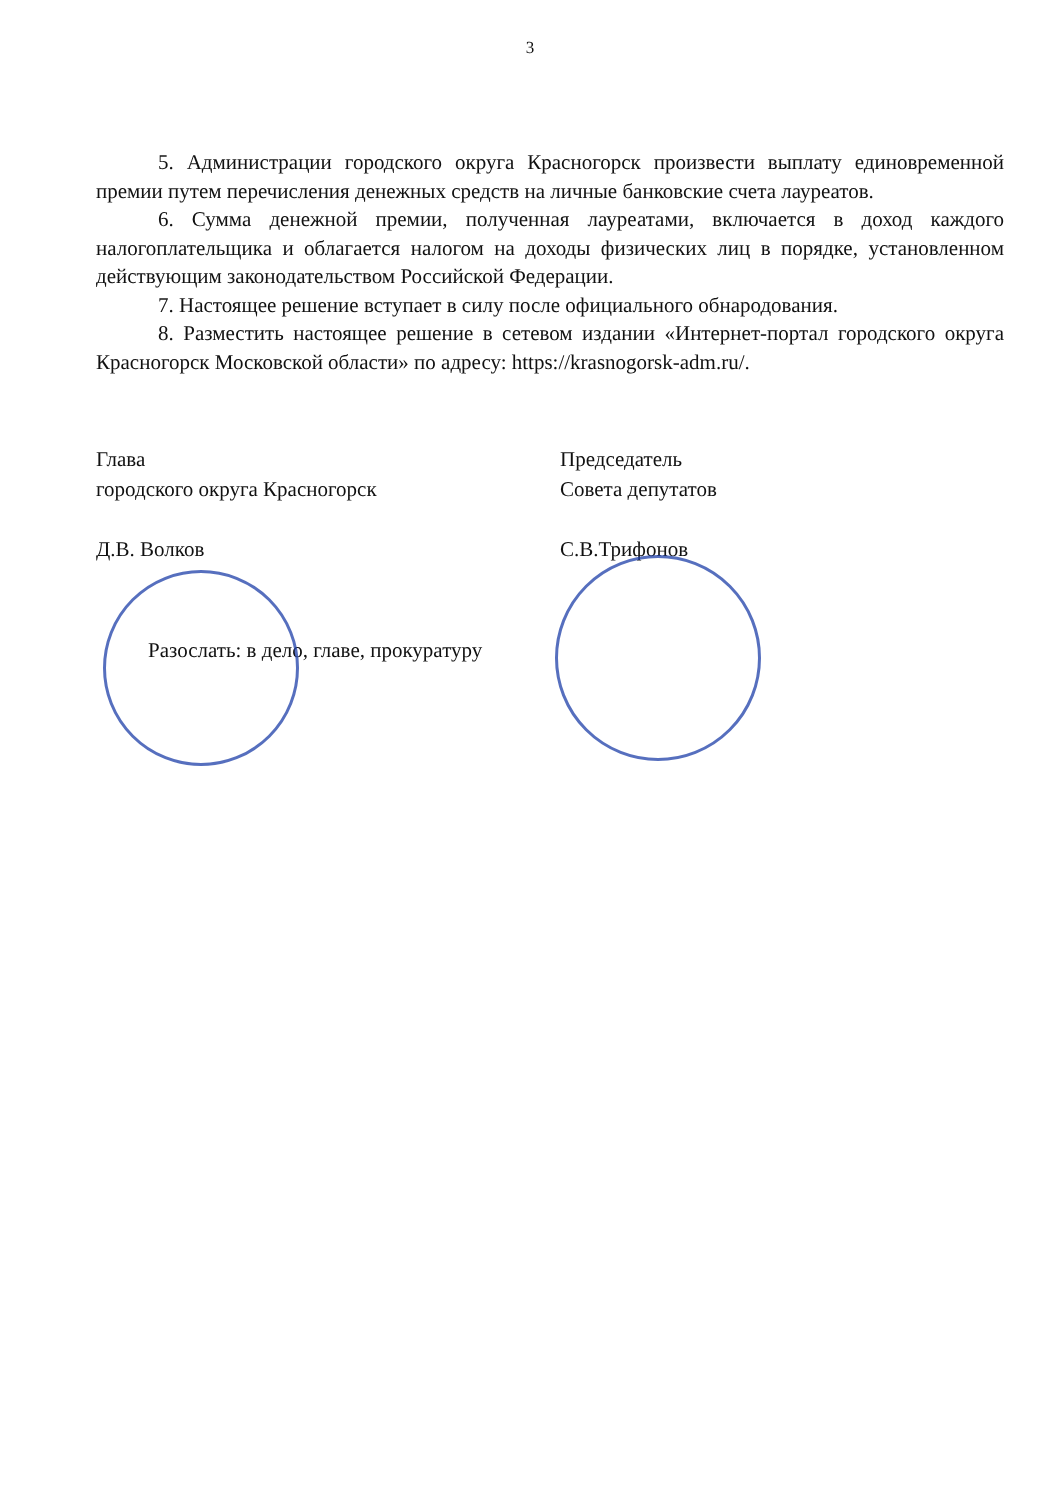3
5. Администрации городского округа Красногорск произвести выплату единовременной премии путем перечисления денежных средств на личные банковские счета лауреатов.
6. Сумма денежной премии, полученная лауреатами, включается в доход каждого налогоплательщика и облагается налогом на доходы физических лиц в порядке, установленном действующим законодательством Российской Федерации.
7. Настоящее решение вступает в силу после официального обнародования.
8. Разместить настоящее решение в сетевом издании «Интернет-портал городского округа Красногорск Московской области» по адресу: https://krasnogorsk-adm.ru/.
Глава
городского округа Красногорск
Д.В. Волков
Председатель
Совета депутатов
С.В.Трифонов
Разослать: в дело, главе, прокуратуру